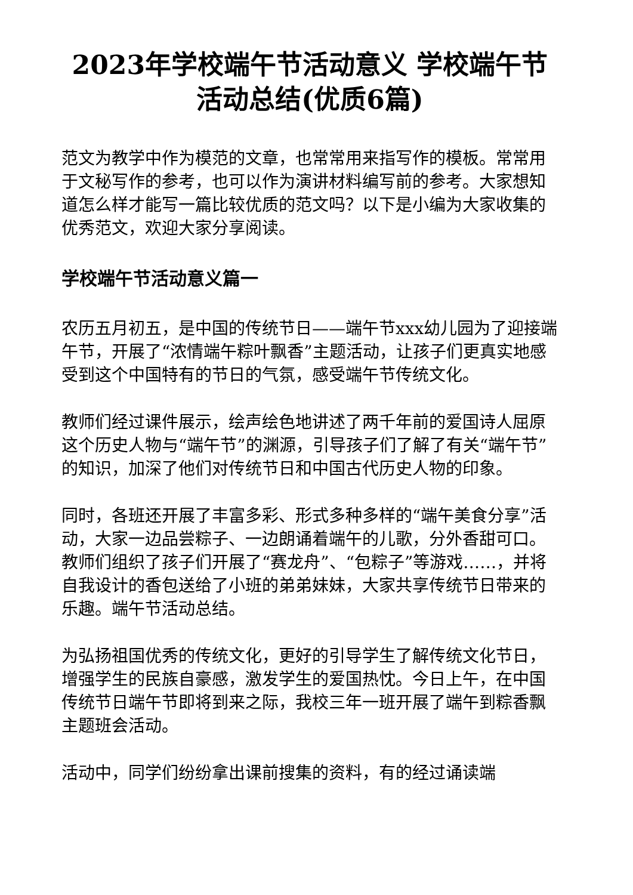2023年学校端午节活动意义 学校端午节活动总结(优质6篇)
范文为教学中作为模范的文章，也常常用来指写作的模板。常常用于文秘写作的参考，也可以作为演讲材料编写前的参考。大家想知道怎么样才能写一篇比较优质的范文吗？以下是小编为大家收集的优秀范文，欢迎大家分享阅读。
学校端午节活动意义篇一
农历五月初五，是中国的传统节日——端午节xxx幼儿园为了迎接端午节，开展了“浓情端午粽叶飘香”主题活动，让孩子们更真实地感受到这个中国特有的节日的气氛，感受端午节传统文化。
教师们经过课件展示，绘声绘色地讲述了两千年前的爱国诗人屈原这个历史人物与“端午节”的渊源，引导孩子们了解了有关“端午节”的知识，加深了他们对传统节日和中国古代历史人物的印象。
同时，各班还开展了丰富多彩、形式多种多样的“端午美食分享”活动，大家一边品尝粽子、一边朗诵着端午的儿歌，分外香甜可口。教师们组织了孩子们开展了“赛龙舟”、“包粽子”等游戏……，并将自我设计的香包送给了小班的弟弟妹妹，大家共享传统节日带来的乐趣。端午节活动总结。
为弘扬祖国优秀的传统文化，更好的引导学生了解传统文化节日，增强学生的民族自豪感，激发学生的爱国热忱。今日上午，在中国传统节日端午节即将到来之际，我校三年一班开展了端午到粽香飘主题班会活动。
活动中，同学们纷纷拿出课前搜集的资料，有的经过诵读端